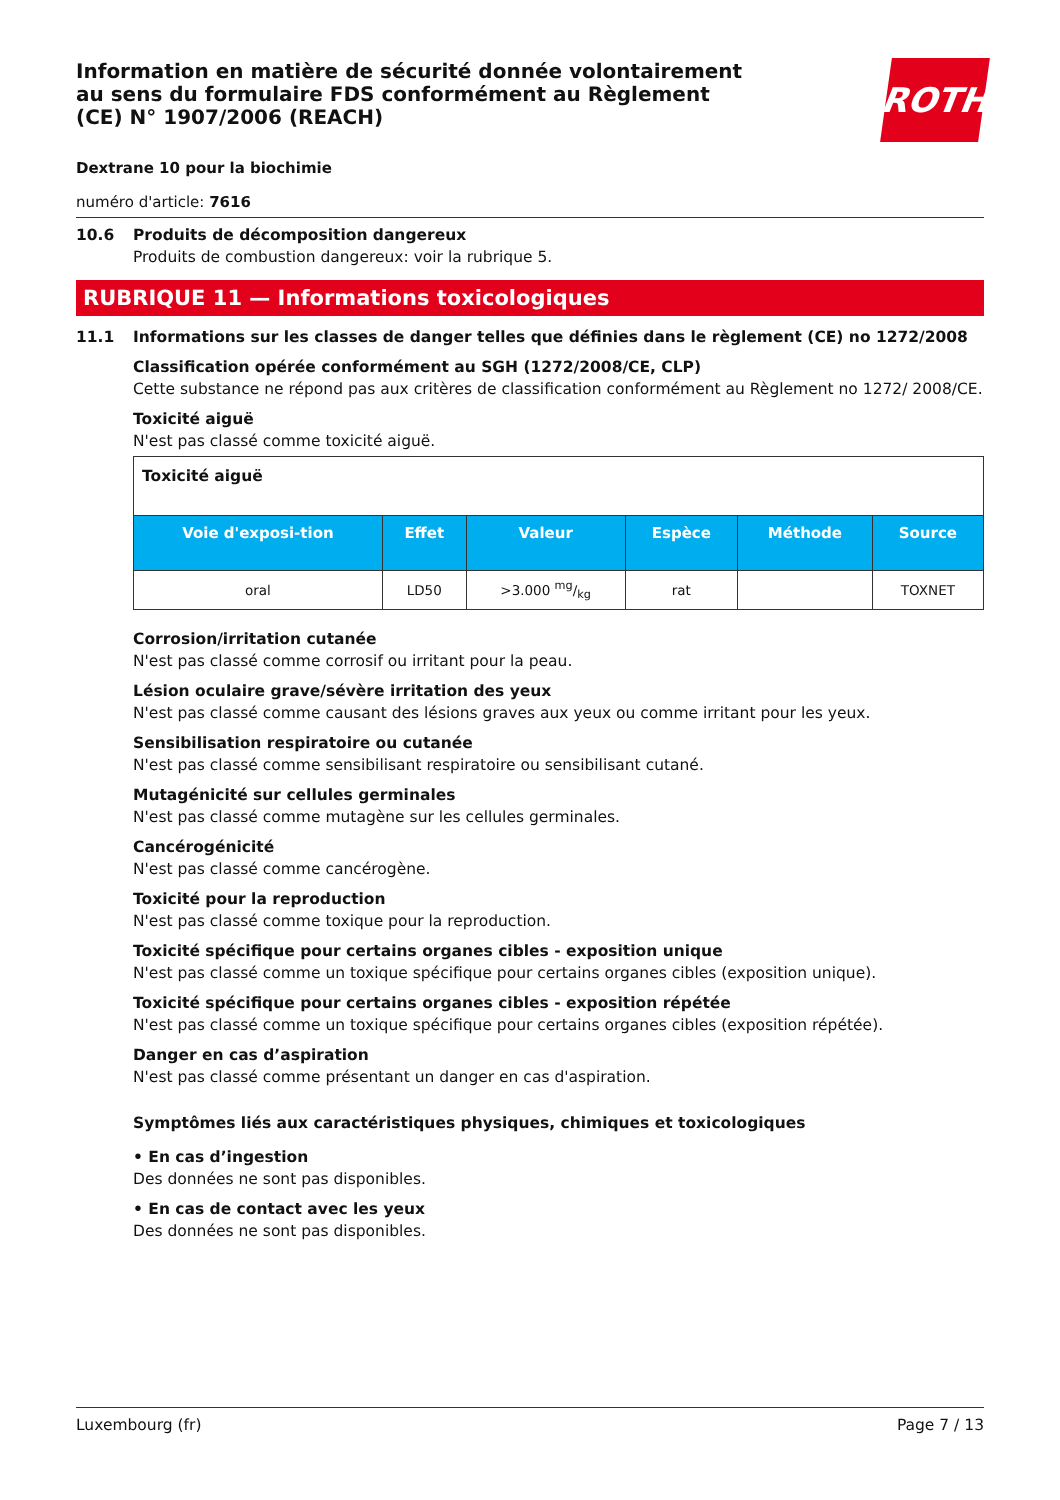Information en matière de sécurité donnée volontairement au sens du formulaire FDS conformément au Règlement (CE) N° 1907/2006 (REACH)
ROTH
Dextrane 10 pour la biochimie
numéro d'article: 7616
10.6 Produits de décomposition dangereux
Produits de combustion dangereux: voir la rubrique 5.
RUBRIQUE 11 — Informations toxicologiques
11.1 Informations sur les classes de danger telles que définies dans le règlement (CE) no 1272/2008
Classification opérée conformément au SGH (1272/2008/CE, CLP)
Cette substance ne répond pas aux critères de classification conformément au Règlement no 1272/ 2008/CE.
Toxicité aiguë
N'est pas classé comme toxicité aiguë.
| Toxicité aiguë | | | | | |
| --- | --- | --- | --- | --- | --- |
| Voie d'exposi-tion | Effet | Valeur | Espèce | Méthode | Source |
| oral | LD50 | >3.000 mg/kg | rat | | TOXNET |
Corrosion/irritation cutanée
N'est pas classé comme corrosif ou irritant pour la peau.
Lésion oculaire grave/sévère irritation des yeux
N'est pas classé comme causant des lésions graves aux yeux ou comme irritant pour les yeux.
Sensibilisation respiratoire ou cutanée
N'est pas classé comme sensibilisant respiratoire ou sensibilisant cutané.
Mutagénicité sur cellules germinales
N'est pas classé comme mutagène sur les cellules germinales.
Cancérogénicité
N'est pas classé comme cancérogène.
Toxicité pour la reproduction
N'est pas classé comme toxique pour la reproduction.
Toxicité spécifique pour certains organes cibles - exposition unique
N'est pas classé comme un toxique spécifique pour certains organes cibles (exposition unique).
Toxicité spécifique pour certains organes cibles - exposition répétée
N'est pas classé comme un toxique spécifique pour certains organes cibles (exposition répétée).
Danger en cas d’aspiration
N'est pas classé comme présentant un danger en cas d'aspiration.
Symptômes liés aux caractéristiques physiques, chimiques et toxicologiques
• En cas d’ingestion
Des données ne sont pas disponibles.
• En cas de contact avec les yeux
Des données ne sont pas disponibles.
Luxembourg (fr) Page 7 / 13